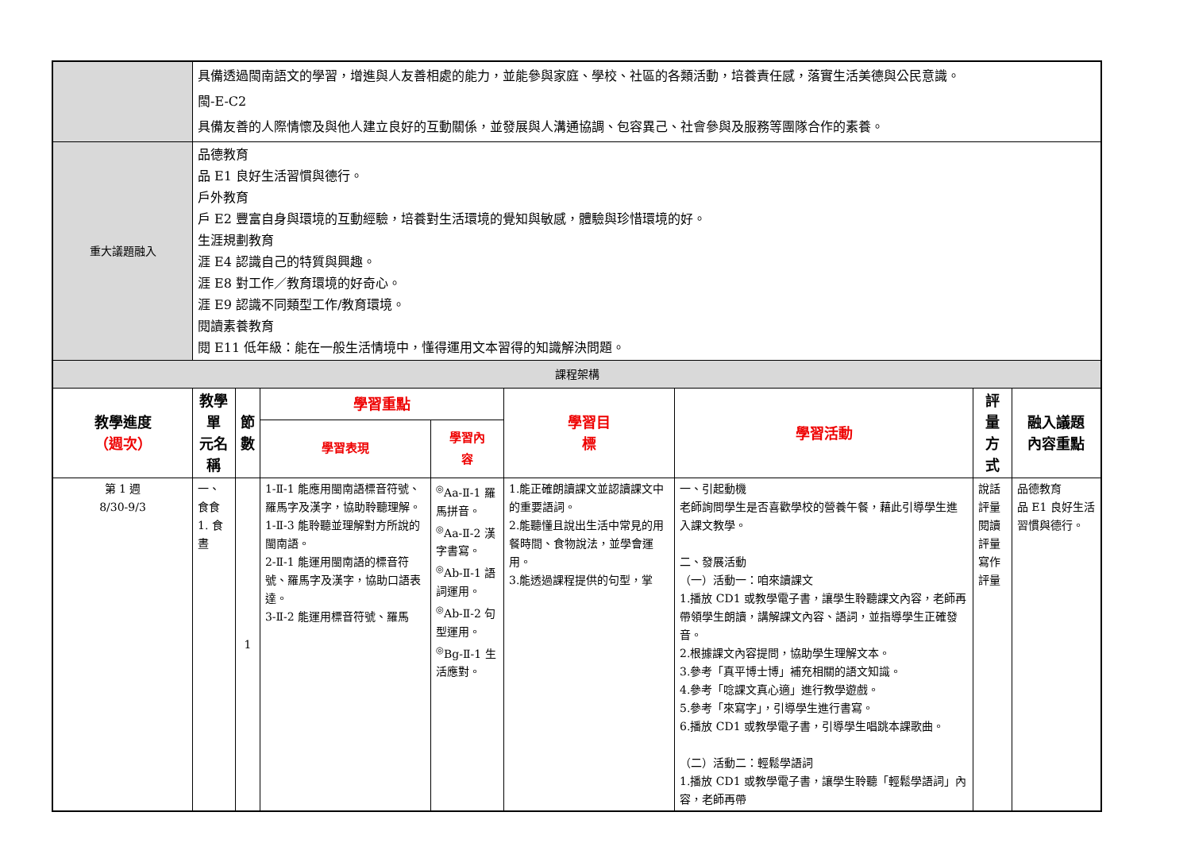| | 具備透過閩南語文的學習，增進與人友善相處的能力，並能參與家庭、學校、社區的各類活動，培養責任感，落實生活美德與公民意識。 閩-E-C2 具備友善的人際情懷及與他人建立良好的互動關係，並發展與人溝通協調、包容異己、社會參與及服務等團隊合作的素養。 | | | | | | | |
| 重大議題融入 | 品德教育 品 E1 良好生活習慣與德行。 戶外教育 戶 E2 豐富自身與環境的互動經驗，培養對生活環境的覺知與敏感，體驗與珍惜環境的好。 生涯規劃教育 涯 E4 認識自己的特質與興趣。 涯 E8 對工作／教育環境的好奇心。 涯 E9 認識不同類型工作/教育環境。 閱讀素養教育 閱 E11 低年級：能在一般生活情境中，懂得運用文本習得的知識解決問題。 | | | | | | | |
| 課程架構 | | | | | | | | |
| 教學進度 （週次） | 教學單 元名稱 | 節 數 | 學習重點 | | 學習目 標 | 學習活動 | 評量方 式 | 融入議題 內容重點 |
| | | | 學習表現 | 學習內 容 | | | | |
| 第 1 週 8/30-9/3 | 一、食食 1. 食晝 | 1 | 1-Ⅱ-1 能應用閩南語標音符號、羅馬字及漢字，協助聆聽理解。 1-Ⅱ-3 能聆聽並理解對方所說的閩南語。 2-Ⅱ-1 能運用閩南語的標音符號、羅馬字及漢字，協助口語表達。 3-Ⅱ-2 能運用標音符號、羅馬 | <sup>◎</sup>Aa-Ⅱ-1 羅馬拼音。 <sup>◎</sup>Aa-Ⅱ-2 漢字書寫。 <sup>◎</sup>Ab-Ⅱ-1 語詞運用。 <sup>◎</sup>Ab-Ⅱ-2 句型運用。 <sup>◎</sup>Bg-Ⅱ-1 生活應對。 | 1.能正確朗讀課文並認讀課文中的重要語詞。 2.能聽懂且說出生活中常見的用餐時間、食物說法，並學會運用。 3.能透過課程提供的句型，掌 | 一、引起動機 老師詢問學生是否喜歡學校的營養午餐，藉此引導學生進入課文教學。 二、發展活動 （一）活動一：咱來讀課文 1.播放 CD1 或教學電子書，讓學生聆聽課文內容，老師再帶領學生朗讀，講解課文內容、語詞，並指導學生正確發音。 2.根據課文內容提問，協助學生理解文本。 3.參考「真平博士博」補充相關的語文知識。 4.參考「唸課文真心適」進行教學遊戲。 5.參考「來寫字」，引導學生進行書寫。 6.播放 CD1 或教學電子書，引導學生唱跳本課歌曲。 （二）活動二：輕鬆學語詞 1.播放 CD1 或教學電子書，讓學生聆聽「輕鬆學語詞」內容，老師再帶 | 說話評量 閱讀評量 寫作評量 | 品德教育 品 E1 良好生活習慣與德行。 |